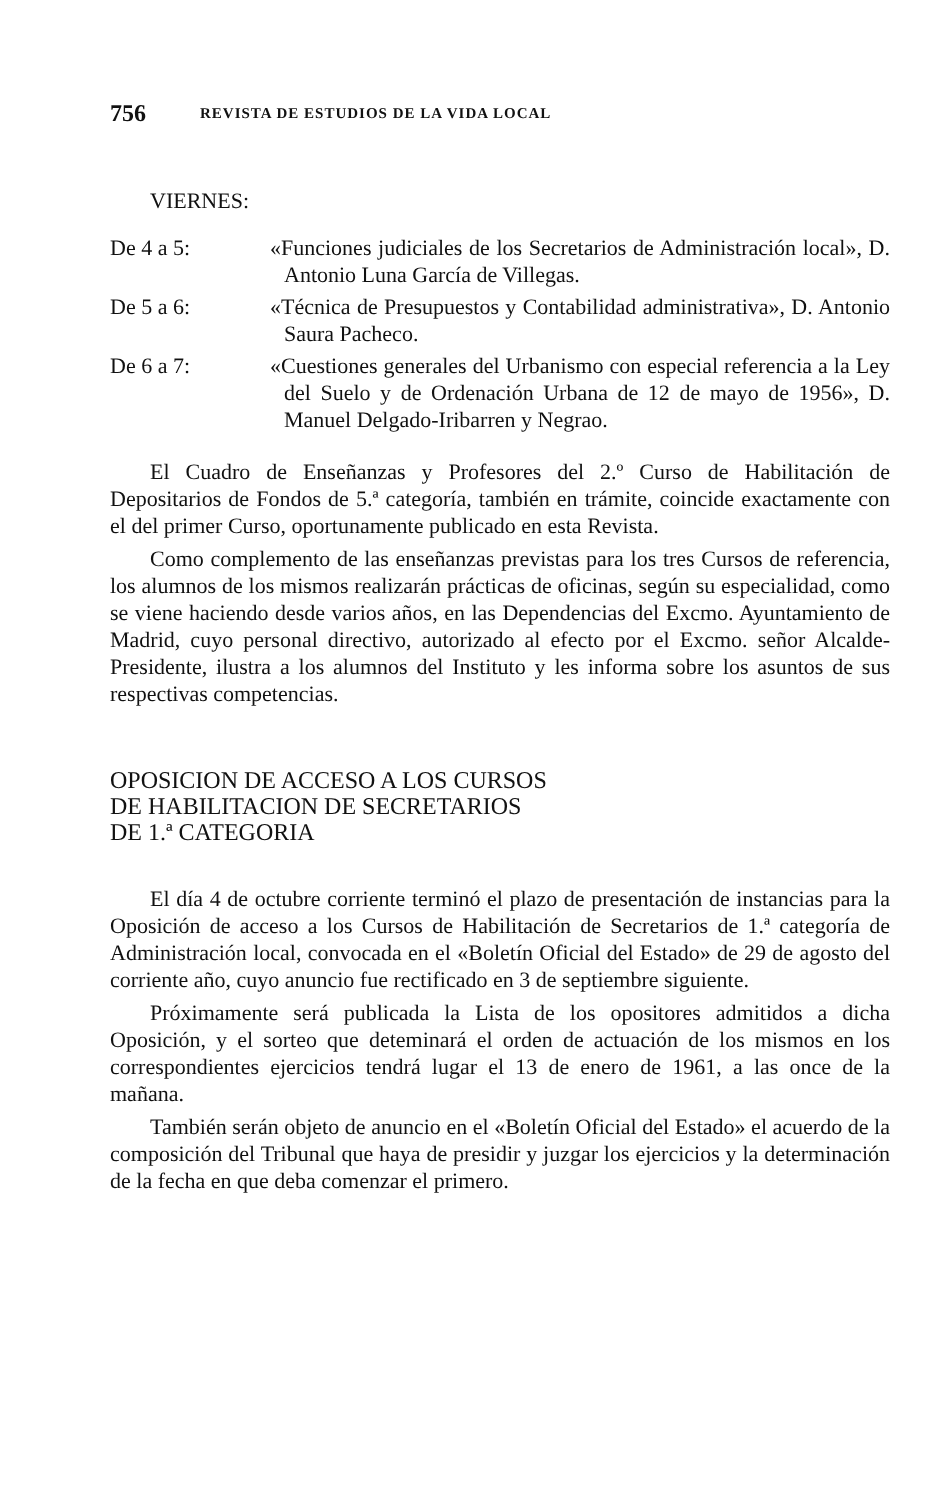756 REVISTA DE ESTUDIOS DE LA VIDA LOCAL
VIERNES:
De 4 a 5: «Funciones judiciales de los Secretarios de Administración local», D. Antonio Luna García de Villegas.
De 5 a 6: «Técnica de Presupuestos y Contabilidad administrativa», D. Antonio Saura Pacheco.
De 6 a 7: «Cuestiones generales del Urbanismo con especial referencia a la Ley del Suelo y de Ordenación Urbana de 12 de mayo de 1956», D. Manuel Delgado-Iribarren y Negrao.
El Cuadro de Enseñanzas y Profesores del 2.º Curso de Habilitación de Depositarios de Fondos de 5.ª categoría, también en trámite, coincide exactamente con el del primer Curso, oportunamente publicado en esta Revista.
Como complemento de las enseñanzas previstas para los tres Cursos de referencia, los alumnos de los mismos realizarán prácticas de oficinas, según su especialidad, como se viene haciendo desde varios años, en las Dependencias del Excmo. Ayuntamiento de Madrid, cuyo personal directivo, autorizado al efecto por el Excmo. señor Alcalde-Presidente, ilustra a los alumnos del Instituto y les informa sobre los asuntos de sus respectivas competencias.
OPOSICION DE ACCESO A LOS CURSOS
DE HABILITACION DE SECRETARIOS
DE 1.ª CATEGORIA
El día 4 de octubre corriente terminó el plazo de presentación de instancias para la Oposición de acceso a los Cursos de Habilitación de Secretarios de 1.ª categoría de Administración local, convocada en el «Boletín Oficial del Estado» de 29 de agosto del corriente año, cuyo anuncio fue rectificado en 3 de septiembre siguiente.
Próximamente será publicada la Lista de los opositores admitidos a dicha Oposición, y el sorteo que deteminará el orden de actuación de los mismos en los correspondientes ejercicios tendrá lugar el 13 de enero de 1961, a las once de la mañana.
También serán objeto de anuncio en el «Boletín Oficial del Estado» el acuerdo de la composición del Tribunal que haya de presidir y juzgar los ejercicios y la determinación de la fecha en que deba comenzar el primero.